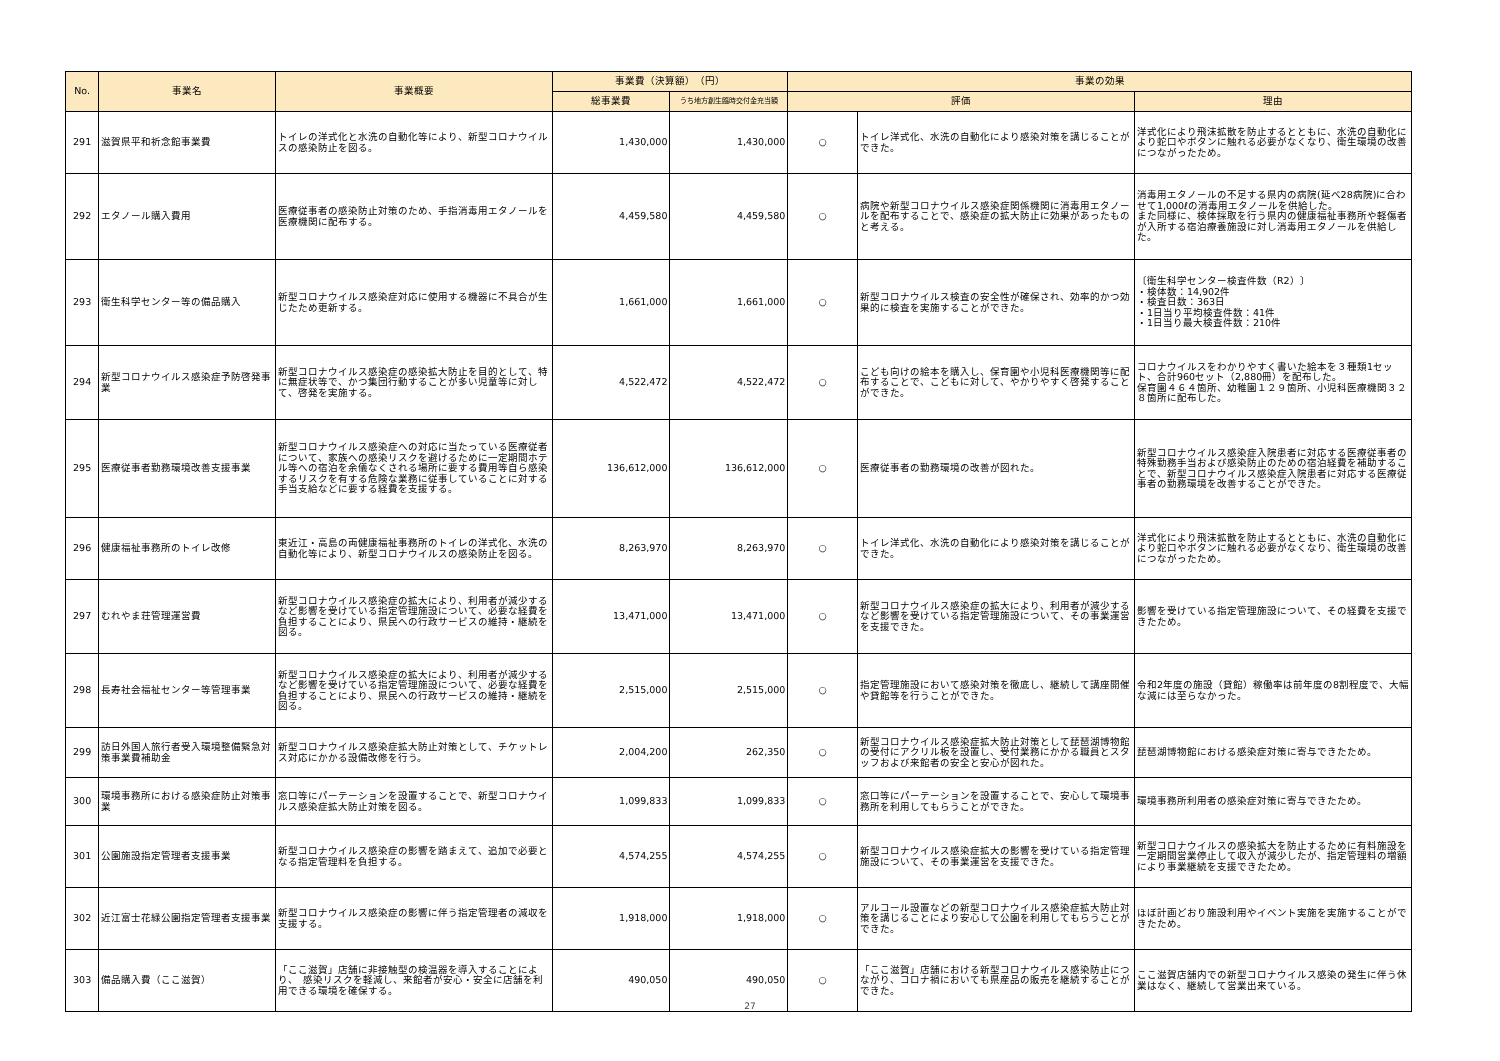| No. | 事業名 | 事業概要 | 事業費（決算額） （円） | | 事業の効果 | | |
| --- | --- | --- | --- | --- | --- | --- | --- |
| | | | 総事業費 | うち地方創生臨時交付金充当額 | 評価 | | 理由 |
| 291 | 滋賀県平和祈念館事業費 | トイレの洋式化と水洗の自動化等により、新型コロナウイルスの感染防止を図る。 | 1,430,000 | 1,430,000 | ○ | トイレ洋式化、水洗の自動化により感染対策を講じることができた。 | 洋式化により飛沫拡散を防止するとともに、水洗の自動化により蛇口やボタンに触れる必要がなくなり、衛生環境の改善につながったため。 |
| 292 | エタノール購入費用 | 医療従事者の感染防止対策のため、手指消毒用エタノールを医療機関に配布する。 | 4,459,580 | 4,459,580 | ○ | 病院や新型コロナウイルス感染症関係機関に消毒用エタノールを配布することで、感染症の拡大防止に効果があったものと考える。 | 消毒用エタノールの不足する県内の病院(延べ28病院)に合わせて1,000ℓの消毒用エタノールを供給した。 また同様に、検体採取を行う県内の健康福祉事務所や軽傷者が入所する宿泊療養施設に対し消毒用エタノールを供給した。 |
| 293 | 衛生科学センター等の備品購入 | 新型コロナウイルス感染症対応に使用する機器に不具合が生じたため更新する。 | 1,661,000 | 1,661,000 | ○ | 新型コロナウイルス検査の安全性が確保され、効率的かつ効果的に検査を実施することができた。 | 〔衛生科学センター検査件数（R2）〕 ・検体数：14,902件 ・検査日数：363日 ・1日当り平均検査件数：41件 ・1日当り最大検査件数：210件 |
| 294 | 新型コロナウイルス感染症予防啓発事業 | 新型コロナウイルス感染症の感染拡大防止を目的として、特に無症状等で、かつ集団行動することが多い児童等に対して、啓発を実施する。 | 4,522,472 | 4,522,472 | ○ | こども向けの絵本を購入し、保育園や小児科医療機関等に配布することで、こどもに対して、やかりやすく啓発することができた。 | コロナウイルスをわかりやすく書いた絵本を３種類1セット、合計960セット（2,880冊）を配布した。 保育園４６４箇所、幼稚園１２９箇所、小児科医療機関３２８箇所に配布した。 |
| 295 | 医療従事者勤務環境改善支援事業 | 新型コロナウイルス感染症への対応に当たっている医療従者について、家族への感染リスクを避けるために一定期間ホテル等への宿泊を余儀なくされる場所に要する費用等自ら感染するリスクを有する危険な業務に従事していることに対する手当支給などに要する経費を支援する。 | 136,612,000 | 136,612,000 | ○ | 医療従事者の勤務環境の改善が図れた。 | 新型コロナウイルス感染症入院患者に対応する医療従事者の特殊勤務手当および感染防止のための宿泊経費を補助することで、新型コロナウイルス感染症入院患者に対応する医療従事者の勤務環境を改善することができた。 |
| 296 | 健康福祉事務所のトイレ改修 | 東近江・高島の両健康福祉事務所のトイレの洋式化、水洗の自動化等により、新型コロナウイルスの感染防止を図る。 | 8,263,970 | 8,263,970 | ○ | トイレ洋式化、水洗の自動化により感染対策を講じることができた。 | 洋式化により飛沫拡散を防止するとともに、水洗の自動化により蛇口やボタンに触れる必要がなくなり、衛生環境の改善につながったため。 |
| 297 | むれやま荘管理運営費 | 新型コロナウイルス感染症の拡大により、利用者が減少するなど影響を受けている指定管理施設について、必要な経費を負担することにより、県民への行政サービスの維持・継続を図る。 | 13,471,000 | 13,471,000 | ○ | 新型コロナウイルス感染症の拡大により、利用者が減少するなど影響を受けている指定管理施設について、その事業運営を支援できた。 | 影響を受けている指定管理施設について、その経費を支援できたため。 |
| 298 | 長寿社会福祉センター等管理事業 | 新型コロナウイルス感染症の拡大により、利用者が減少するなど影響を受けている指定管理施設について、必要な経費を負担することにより、県民への行政サービスの維持・継続を図る。 | 2,515,000 | 2,515,000 | ○ | 指定管理施設において感染対策を徹底し、継続して講座開催や貸館等を行うことができた。 | 令和2年度の施設（貸館）稼働率は前年度の8割程度で、大幅な減には至らなかった。 |
| 299 | 訪日外国人旅行者受入環境整備緊急対策事業費補助金 | 新型コロナウイルス感染症拡大防止対策として、チケットレス対応にかかる設備改修を行う。 | 2,004,200 | 262,350 | ○ | 新型コロナウイルス感染症拡大防止対策として琵琶湖博物館の受付にアクリル板を設置し、受付業務にかかる職員とスタッフおよび来館者の安全と安心が図れた。 | 琵琶湖博物館における感染症対策に寄与できたため。 |
| 300 | 環境事務所における感染症防止対策事業 | 窓口等にパーテーションを設置することで、新型コロナウイルス感染症拡大防止対策を図る。 | 1,099,833 | 1,099,833 | ○ | 窓口等にパーテーションを設置することで、安心して環境事務所を利用してもらうことができた。 | 環境事務所利用者の感染症対策に寄与できたため。 |
| 301 | 公園施設指定管理者支援事業 | 新型コロナウイルス感染症の影響を踏まえて、追加で必要となる指定管理料を負担する。 | 4,574,255 | 4,574,255 | ○ | 新型コロナウイルス感染症拡大の影響を受けている指定管理施設について、その事業運営を支援できた。 | 新型コロナウイルスの感染拡大を防止するために有料施設を一定期間営業停止して収入が減少したが、指定管理料の増額により事業継続を支援できたため。 |
| 302 | 近江富士花緑公園指定管理者支援事業 | 新型コロナウイルス感染症の影響に伴う指定管理者の減収を支援する。 | 1,918,000 | 1,918,000 | ○ | アルコール設置などの新型コロナウイルス感染症拡大防止対策を講じることにより安心して公園を利用してもらうことができた。 | ほぼ計画どおり施設利用やイベント実施を実施することができたため。 |
| 303 | 備品購入費（ここ滋賀） | 「ここ滋賀」店舗に非接触型の検温器を導入することにより、 感染リスクを軽減し、来館者が安心・安全に店舗を利用できる環境を確保する。 | 490,050 | 490,050 | ○ | 「ここ滋賀」店舗における新型コロナウイルス感染防止につながり、コロナ禍においても県産品の販売を継続することができた。 | ここ滋賀店舗内での新型コロナウイルス感染の発生に伴う休業はなく、継続して営業出来ている。 |
27